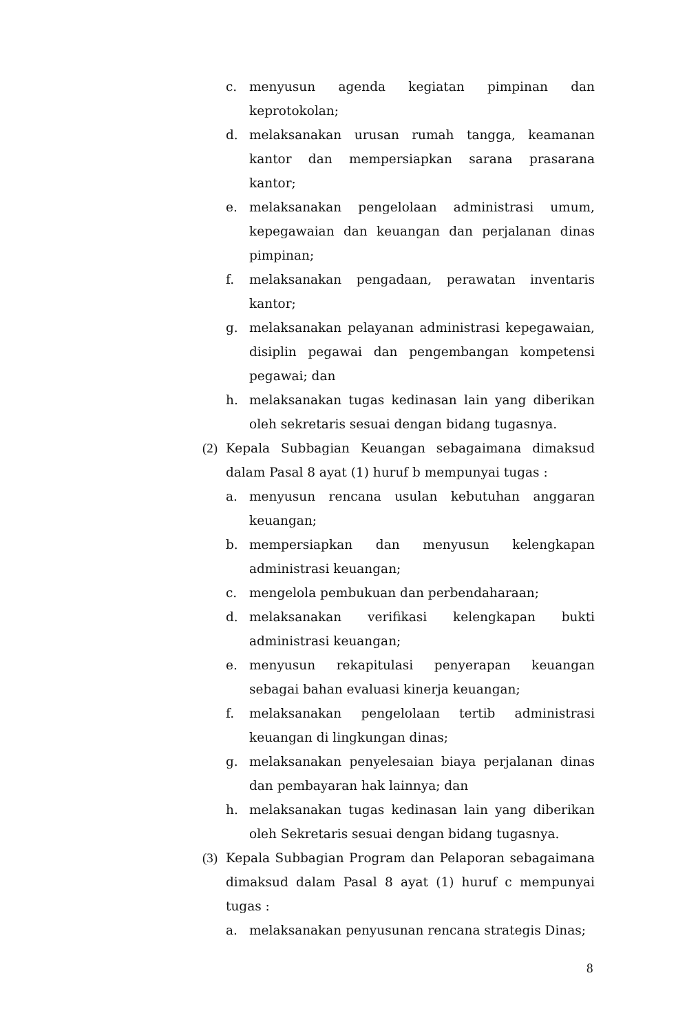c. menyusun agenda kegiatan pimpinan dan keprotokolan;
d. melaksanakan urusan rumah tangga, keamanan kantor dan mempersiapkan sarana prasarana kantor;
e. melaksanakan pengelolaan administrasi umum, kepegawaian dan keuangan dan perjalanan dinas pimpinan;
f. melaksanakan pengadaan, perawatan inventaris kantor;
g. melaksanakan pelayanan administrasi kepegawaian, disiplin pegawai dan pengembangan kompetensi pegawai; dan
h. melaksanakan tugas kedinasan lain yang diberikan oleh sekretaris sesuai dengan bidang tugasnya.
(2) Kepala Subbagian Keuangan sebagaimana dimaksud dalam Pasal 8 ayat (1) huruf b mempunyai tugas :
a. menyusun rencana usulan kebutuhan anggaran keuangan;
b. mempersiapkan dan menyusun kelengkapan administrasi keuangan;
c. mengelola pembukuan dan perbendaharaan;
d. melaksanakan verifikasi kelengkapan bukti administrasi keuangan;
e. menyusun rekapitulasi penyerapan keuangan sebagai bahan evaluasi kinerja keuangan;
f. melaksanakan pengelolaan tertib administrasi keuangan di lingkungan dinas;
g. melaksanakan penyelesaian biaya perjalanan dinas dan pembayaran hak lainnya; dan
h. melaksanakan tugas kedinasan lain yang diberikan oleh Sekretaris sesuai dengan bidang tugasnya.
(3) Kepala Subbagian Program dan Pelaporan sebagaimana dimaksud dalam Pasal 8 ayat (1) huruf c mempunyai tugas :
a. melaksanakan penyusunan rencana strategis Dinas;
8